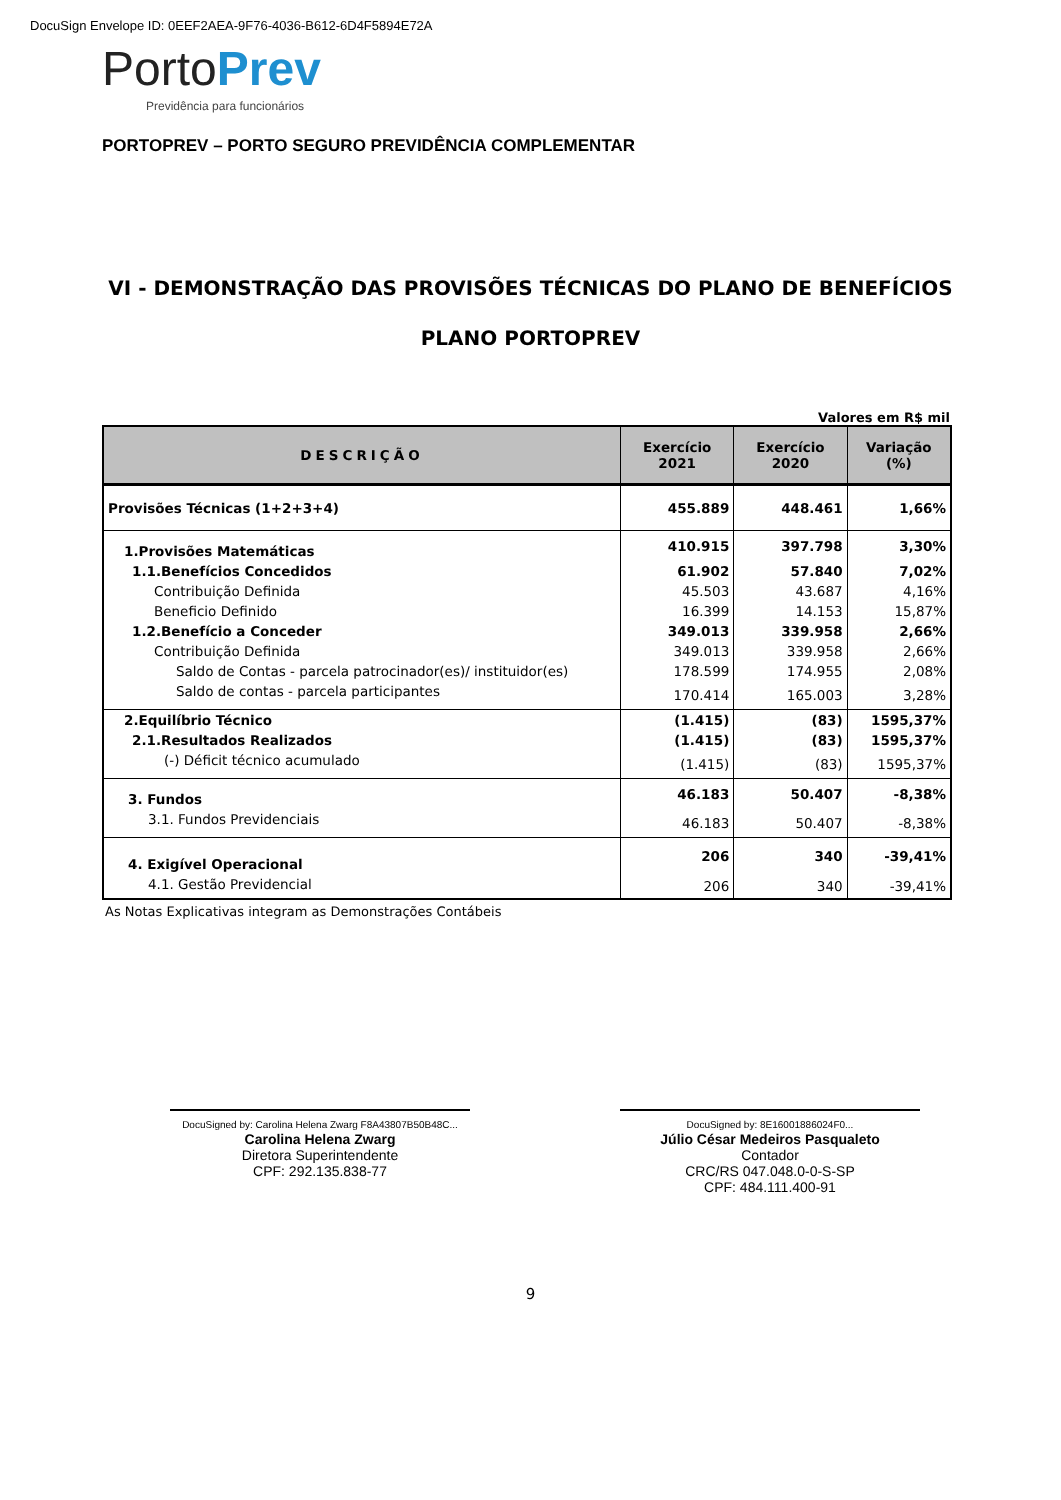DocuSign Envelope ID: 0EEF2AEA-9F76-4036-B612-6D4F5894E72A
Porto Prev
Previdência para funcionários
PORTOPREV – PORTO SEGURO PREVIDÊNCIA COMPLEMENTAR
VI - DEMONSTRAÇÃO DAS PROVISÕES TÉCNICAS DO PLANO DE BENEFÍCIOS
PLANO PORTOPREV
Valores em R$ mil
| DESCRIÇÃO | Exercício 2021 | Exercício 2020 | Variação (%) |
| --- | --- | --- | --- |
| Provisões Técnicas (1+2+3+4) | 455.889 | 448.461 | 1,66% |
| 1.Provisões Matemáticas | 410.915 | 397.798 | 3,30% |
| 1.1.Benefícios Concedidos | 61.902 | 57.840 | 7,02% |
| Contribuição Definida | 45.503 | 43.687 | 4,16% |
| Beneficio Definido | 16.399 | 14.153 | 15,87% |
| 1.2.Benefício a Conceder | 349.013 | 339.958 | 2,66% |
| Contribuição Definida | 349.013 | 339.958 | 2,66% |
| Saldo de Contas - parcela patrocinador(es)/ instituidor(es) | 178.599 | 174.955 | 2,08% |
| Saldo de contas - parcela participantes | 170.414 | 165.003 | 3,28% |
| 2.Equilíbrio Técnico | (1.415) | (83) | 1595,37% |
| 2.1.Resultados Realizados | (1.415) | (83) | 1595,37% |
| (-) Déficit técnico acumulado | (1.415) | (83) | 1595,37% |
| 3. Fundos | 46.183 | 50.407 | -8,38% |
| 3.1. Fundos Previdenciais | 46.183 | 50.407 | -8,38% |
| 4. Exigível Operacional | 206 | 340 | -39,41% |
| 4.1. Gestão Previdencial | 206 | 340 | -39,41% |
As Notas Explicativas integram as Demonstrações Contábeis
DocuSigned by: Carolina Helena Zwarg F8A43807B50B48C...
Carolina Helena Zwarg
Diretora Superintendente
CPF: 292.135.838-77
DocuSigned by: 8E16001886024F0...
Júlio César Medeiros Pasqualeto
Contador
CRC/RS 047.048.0-0-S-SP
CPF: 484.111.400-91
9